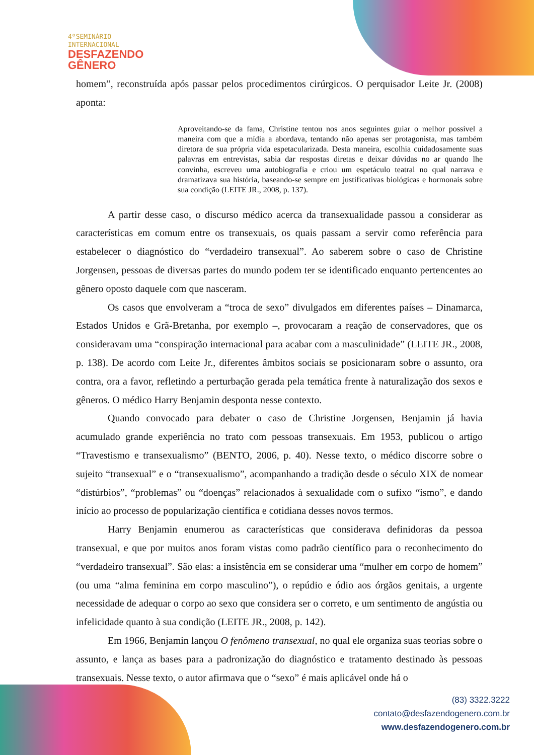4ºSEMINÁRIO
INTERNACIONAL
DESFAZENDO
GÊNERO
homem”, reconstruída após passar pelos procedimentos cirúrgicos. O perquisador Leite Jr. (2008) aponta:
Aproveitando-se da fama, Christine tentou nos anos seguintes guiar o melhor possível a maneira com que a mídia a abordava, tentando não apenas ser protagonista, mas também diretora de sua própria vida espetacularizada. Desta maneira, escolhia cuidadosamente suas palavras em entrevistas, sabia dar respostas diretas e deixar dúvidas no ar quando lhe convinha, escreveu uma autobiografia e criou um espetáculo teatral no qual narrava e dramatizava sua história, baseando-se sempre em justificativas biológicas e hormonais sobre sua condição (LEITE JR., 2008, p. 137).
A partir desse caso, o discurso médico acerca da transexualidade passou a considerar as características em comum entre os transexuais, os quais passam a servir como referência para estabelecer o diagnóstico do “verdadeiro transexual”. Ao saberem sobre o caso de Christine Jorgensen, pessoas de diversas partes do mundo podem ter se identificado enquanto pertencentes ao gênero oposto daquele com que nasceram.
Os casos que envolveram a “troca de sexo” divulgados em diferentes países – Dinamarca, Estados Unidos e Grã-Bretanha, por exemplo –, provocaram a reação de conservadores, que os consideravam uma “conspiração internacional para acabar com a masculinidade” (LEITE JR., 2008, p. 138). De acordo com Leite Jr., diferentes âmbitos sociais se posicionaram sobre o assunto, ora contra, ora a favor, refletindo a perturbação gerada pela temática frente à naturalização dos sexos e gêneros. O médico Harry Benjamin desponta nesse contexto.
Quando convocado para debater o caso de Christine Jorgensen, Benjamin já havia acumulado grande experiência no trato com pessoas transexuais. Em 1953, publicou o artigo “Travestismo e transexualismo” (BENTO, 2006, p. 40). Nesse texto, o médico discorre sobre o sujeito “transexual” e o “transexualismo”, acompanhando a tradição desde o século XIX de nomear “distúrbios”, “problemas” ou “doenças” relacionados à sexualidade com o sufixo “ismo”, e dando início ao processo de popularização científica e cotidiana desses novos termos.
Harry Benjamin enumerou as características que considerava definidoras da pessoa transexual, e que por muitos anos foram vistas como padrão científico para o reconhecimento do “verdadeiro transexual”. São elas: a insistência em se considerar uma “mulher em corpo de homem” (ou uma “alma feminina em corpo masculino”), o repúdio e ódio aos órgãos genitais, a urgente necessidade de adequar o corpo ao sexo que considera ser o correto, e um sentimento de angústia ou infelicidade quanto à sua condição (LEITE JR., 2008, p. 142).
Em 1966, Benjamin lançou O fenômeno transexual, no qual ele organiza suas teorias sobre o assunto, e lança as bases para a padronização do diagnóstico e tratamento destinado às pessoas transexuais. Nesse texto, o autor afirmava que o “sexo” é mais aplicável onde há o
(83) 3322.3222
contato@desfazendogenero.com.br
www.desfazendogenero.com.br